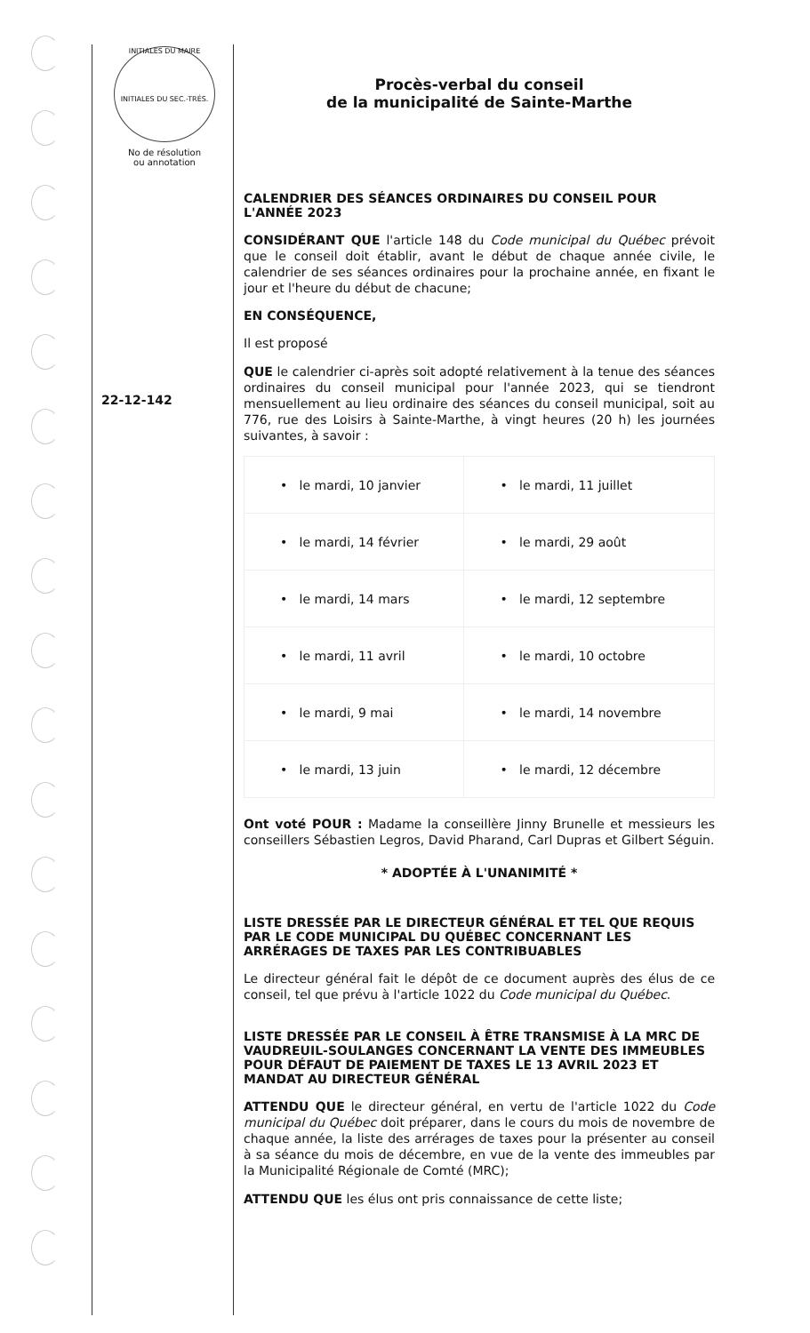INITIALES DU MAIRE
INITIALES DU SEC.-TRÉS.
No de résolution
ou annotation
22-12-142
Procès-verbal du conseil
de la municipalité de Sainte-Marthe
CALENDRIER DES SÉANCES ORDINAIRES DU CONSEIL POUR L'ANNÉE 2023
CONSIDÉRANT QUE l'article 148 du Code municipal du Québec prévoit que le conseil doit établir, avant le début de chaque année civile, le calendrier de ses séances ordinaires pour la prochaine année, en fixant le jour et l'heure du début de chacune;
EN CONSÉQUENCE,
Il est proposé
QUE le calendrier ci-après soit adopté relativement à la tenue des séances ordinaires du conseil municipal pour l'année 2023, qui se tiendront mensuellement au lieu ordinaire des séances du conseil municipal, soit au 776, rue des Loisirs à Sainte-Marthe, à vingt heures (20 h) les journées suivantes, à savoir :
| • le mardi, 10 janvier | • le mardi, 11 juillet |
| • le mardi, 14 février | • le mardi, 29 août |
| • le mardi, 14 mars | • le mardi, 12 septembre |
| • le mardi, 11 avril | • le mardi, 10 octobre |
| • le mardi, 9 mai | • le mardi, 14 novembre |
| • le mardi, 13 juin | • le mardi, 12 décembre |
Ont voté POUR : Madame la conseillère Jinny Brunelle et messieurs les conseillers Sébastien Legros, David Pharand, Carl Dupras et Gilbert Séguin.
* ADOPTÉE À L'UNANIMITÉ *
LISTE DRESSÉE PAR LE DIRECTEUR GÉNÉRAL ET TEL QUE REQUIS PAR LE CODE MUNICIPAL DU QUÉBEC CONCERNANT LES ARRÉRAGES DE TAXES PAR LES CONTRIBUABLES
Le directeur général fait le dépôt de ce document auprès des élus de ce conseil, tel que prévu à l'article 1022 du Code municipal du Québec.
LISTE DRESSÉE PAR LE CONSEIL À ÊTRE TRANSMISE À LA MRC DE VAUDREUIL-SOULANGES CONCERNANT LA VENTE DES IMMEUBLES POUR DÉFAUT DE PAIEMENT DE TAXES LE 13 AVRIL 2023 ET MANDAT AU DIRECTEUR GÉNÉRAL
ATTENDU QUE le directeur général, en vertu de l'article 1022 du Code municipal du Québec doit préparer, dans le cours du mois de novembre de chaque année, la liste des arrérages de taxes pour la présenter au conseil à sa séance du mois de décembre, en vue de la vente des immeubles par la Municipalité Régionale de Comté (MRC);
ATTENDU QUE les élus ont pris connaissance de cette liste;